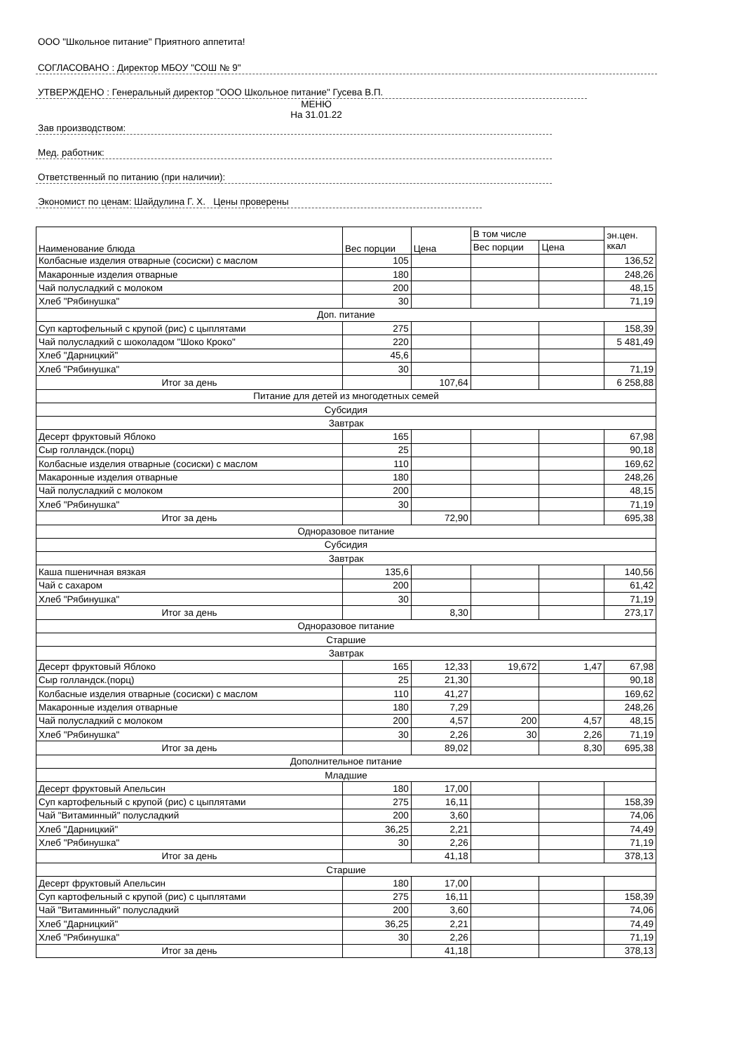ООО "Школьное питание" Приятного аппетита!
СОГЛАСОВАНО : Директор МБОУ "СОШ № 9"
УТВЕРЖДЕНО : Генеральный директор "ООО Школьное питание" Гусева В.П.
МЕНЮ
На 31.01.22
Зав производством:
Мед. работник:
Ответственный по питанию (при наличии):
Экономист по ценам: Шайдулина Г. Х. Цены проверены
| Наименование блюда | Вес порции | Цена | В том числе | | эн.цен. ккал |
| --- | --- | --- | --- | --- | --- |
| | | | Вес порции | Цена | |
| Колбасные изделия отварные (сосиски) с маслом | 105 | | | | 136,52 |
| Макаронные изделия отварные | 180 | | | | 248,26 |
| Чай полусладкий с молоком | 200 | | | | 48,15 |
| Хлеб "Рябинушка" | 30 | | | | 71,19 |
| Доп. питание | | | | | |
| Суп картофельный с крупой (рис) с цыплятами | 275 | | | | 158,39 |
| Чай полусладкий с шоколадом "Шоко Кроко" | 220 | | | | 5 481,49 |
| Хлеб "Дарницкий" | 45,6 | | | | |
| Хлеб "Рябинушка" | 30 | | | | 71,19 |
| Итог за день | | 107,64 | | | 6 258,88 |
| Питание для детей из многодетных семей | | | | | |
| Субсидия | | | | | |
| Завтрак | | | | | |
| Десерт фруктовый Яблоко | 165 | | | | 67,98 |
| Сыр голландск.(порц) | 25 | | | | 90,18 |
| Колбасные изделия отварные (сосиски) с маслом | 110 | | | | 169,62 |
| Макаронные изделия отварные | 180 | | | | 248,26 |
| Чай полусладкий с молоком | 200 | | | | 48,15 |
| Хлеб "Рябинушка" | 30 | | | | 71,19 |
| Итог за день | | 72,90 | | | 695,38 |
| Одноразовое питание | | | | | |
| Субсидия | | | | | |
| Завтрак | | | | | |
| Каша пшеничная вязкая | 135,6 | | | | 140,56 |
| Чай с сахаром | 200 | | | | 61,42 |
| Хлеб "Рябинушка" | 30 | | | | 71,19 |
| Итог за день | | 8,30 | | | 273,17 |
| Одноразовое питание | | | | | |
| Старшие | | | | | |
| Завтрак | | | | | |
| Десерт фруктовый Яблоко | 165 | 12,33 | 19,672 | 1,47 | 67,98 |
| Сыр голландск.(порц) | 25 | 21,30 | | | 90,18 |
| Колбасные изделия отварные (сосиски) с маслом | 110 | 41,27 | | | 169,62 |
| Макаронные изделия отварные | 180 | 7,29 | | | 248,26 |
| Чай полусладкий с молоком | 200 | 4,57 | 200 | 4,57 | 48,15 |
| Хлеб "Рябинушка" | 30 | 2,26 | 30 | 2,26 | 71,19 |
| Итог за день | | 89,02 | | 8,30 | 695,38 |
| Дополнительное питание | | | | | |
| Младшие | | | | | |
| Десерт фруктовый Апельсин | 180 | 17,00 | | | |
| Суп картофельный с крупой (рис) с цыплятами | 275 | 16,11 | | | 158,39 |
| Чай "Витаминный" полусладкий | 200 | 3,60 | | | 74,06 |
| Хлеб "Дарницкий" | 36,25 | 2,21 | | | 74,49 |
| Хлеб "Рябинушка" | 30 | 2,26 | | | 71,19 |
| Итог за день | | 41,18 | | | 378,13 |
| Старшие | | | | | |
| Десерт фруктовый Апельсин | 180 | 17,00 | | | |
| Суп картофельный с крупой (рис) с цыплятами | 275 | 16,11 | | | 158,39 |
| Чай "Витаминный" полусладкий | 200 | 3,60 | | | 74,06 |
| Хлеб "Дарницкий" | 36,25 | 2,21 | | | 74,49 |
| Хлеб "Рябинушка" | 30 | 2,26 | | | 71,19 |
| Итог за день | | 41,18 | | | 378,13 |